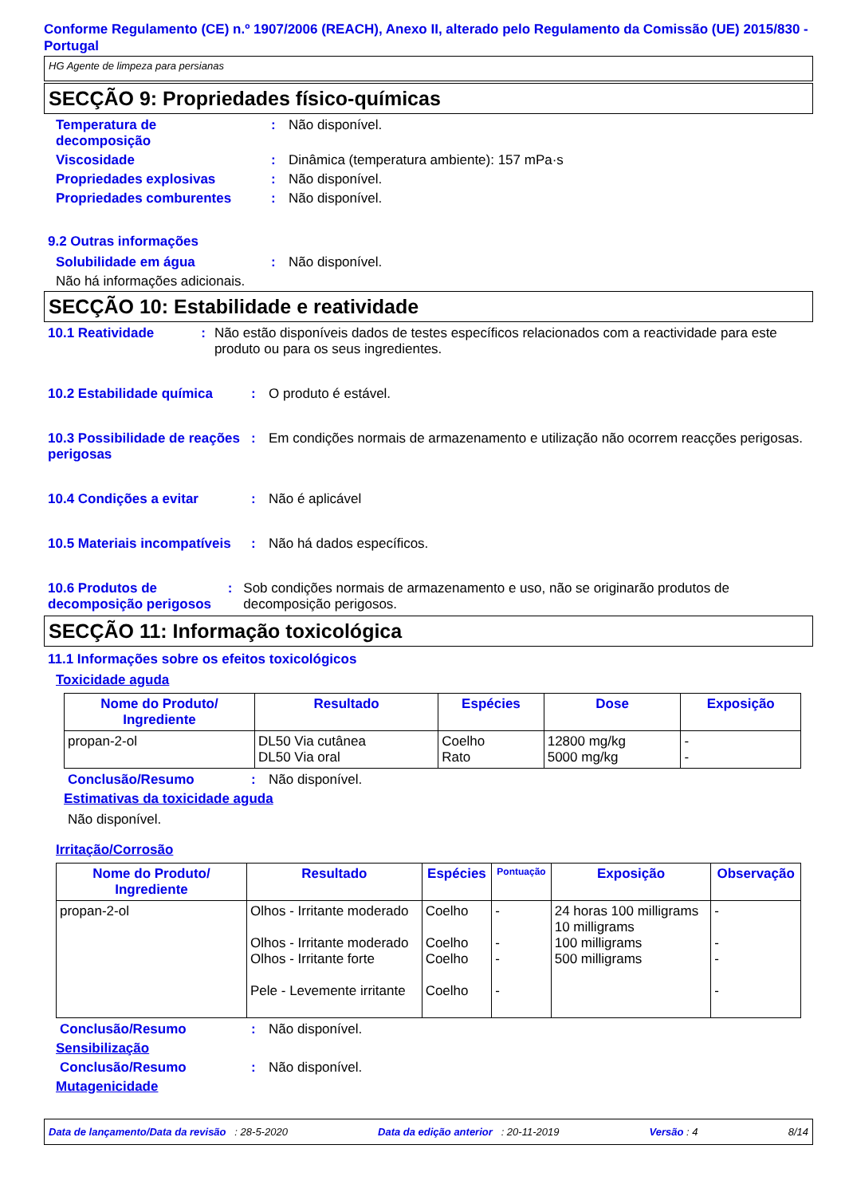Conforme Regulamento (CE) n.º 1907/2006 (REACH), Anexo II, alterado pelo Regulamento da Comissão (UE) 2015/830 - Portugal
HG Agente de limpeza para persianas
SECÇÃO 9: Propriedades físico-químicas
Temperatura de
decomposição
: Não disponível.
Viscosidade : Dinâmica (temperatura ambiente): 157 mPa·s
Propriedades explosivas : Não disponível.
Propriedades comburentes : Não disponível.
9.2 Outras informações
Solubilidade em água : Não disponível.
Não há informações adicionais.
SECÇÃO 10: Estabilidade e reatividade
10.1 Reatividade : Não estão disponíveis dados de testes específicos relacionados com a reactividade para este produto ou para os seus ingredientes.
10.2 Estabilidade química : O produto é estável.
10.3 Possibilidade de reações perigosas
: Em condições normais de armazenamento e utilização não ocorrem reacções perigosas.
10.4 Condições a evitar : Não é aplicável
10.5 Materiais incompatíveis
: Não há dados específicos.
10.6 Produtos de decomposição perigosos
: Sob condições normais de armazenamento e uso, não se originarão produtos de decomposição perigosos.
SECÇÃO 11: Informação toxicológica
11.1 Informações sobre os efeitos toxicológicos
Toxicidade aguda
| Nome do Produto/ Ingrediente | Resultado | Espécies | Dose | Exposição |
| --- | --- | --- | --- | --- |
| propan-2-ol | DL50 Via cutânea DL50 Via oral | Coelho Rato | 12800 mg/kg 5000 mg/kg | - - |
Conclusão/Resumo : Não disponível.
Estimativas da toxicidade aguda
Não disponível.
Irritação/Corrosão
| Nome do Produto/ Ingrediente | Resultado | Espécies | Pontuação | Exposição | Observação |
| --- | --- | --- | --- | --- | --- |
| propan-2-ol | Olhos - Irritante moderado Olhos - Irritante moderado Olhos - Irritante forte Pele - Levemente irritante | Coelho Coelho Coelho Coelho | - - - - | 24 horas 100 milligrams 10 milligrams 100 milligrams 500 milligrams | - - - - |
Conclusão/Resumo : Não disponível.
Sensibilização
Conclusão/Resumo : Não disponível.
Mutagenicidade
Data de lançamento/Data da revisão : 28-5-2020 Data da edição anterior : 20-11-2019 Versão : 4 8/14